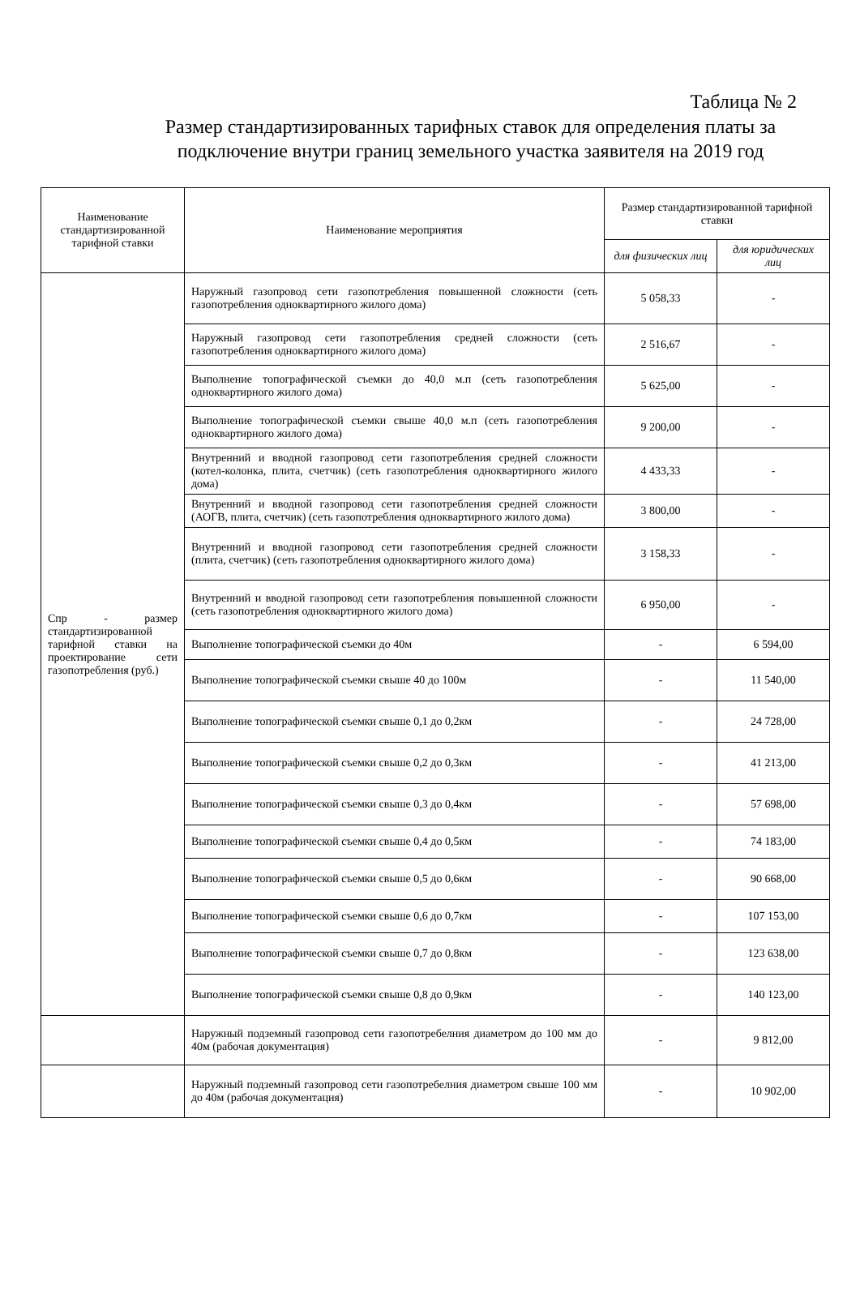Таблица № 2
Размер стандартизированных тарифных ставок для определения платы за подключение внутри границ земельного участка заявителя на 2019 год
| Наименование стандартизированной тарифной ставки | Наименование мероприятия | Размер стандартизированной тарифной ставки | |
| --- | --- | --- | --- |
| | | для физических лиц | для юридических лиц |
| Спр - размер стандартизированной тарифной ставки на проектирование сети газопотребления (руб.) | Наружный газопровод сети газопотребления повышенной сложности (сеть газопотребления одноквартирного жилого дома) | 5 058,33 | - |
| | Наружный газопровод сети газопотребления средней сложности (сеть газопотребления одноквартирного жилого дома) | 2 516,67 | - |
| | Выполнение топографической съемки до 40,0 м.п (сеть газопотребления одноквартирного жилого дома) | 5 625,00 | - |
| | Выполнение топографической съемки свыше 40,0 м.п (сеть газопотребления одноквартирного жилого дома) | 9 200,00 | - |
| | Внутренний и вводной газопровод сети газопотребления средней сложности (котел-колонка, плита, счетчик) (сеть газопотребления одноквартирного жилого дома) | 4 433,33 | - |
| | Внутренний и вводной газопровод сети газопотребления средней сложности (АОГВ, плита, счетчик) (сеть газопотребления одноквартирного жилого дома) | 3 800,00 | - |
| | Внутренний и вводной газопровод сети газопотребления средней сложности (плита, счетчик) (сеть газопотребления одноквартирного жилого дома) | 3 158,33 | - |
| | Внутренний и вводной газопровод сети газопотребления повышенной сложности (сеть газопотребления одноквартирного жилого дома) | 6 950,00 | - |
| | Выполнение топографической съемки до 40м | - | 6 594,00 |
| | Выполнение топографической съемки свыше 40 до 100м | - | 11 540,00 |
| | Выполнение топографической съемки свыше 0,1 до 0,2км | - | 24 728,00 |
| | Выполнение топографической съемки свыше 0,2 до 0,3км | - | 41 213,00 |
| | Выполнение топографической съемки свыше 0,3 до 0,4км | - | 57 698,00 |
| | Выполнение топографической съемки свыше 0,4 до 0,5км | - | 74 183,00 |
| | Выполнение топографической съемки свыше 0,5 до 0,6км | - | 90 668,00 |
| | Выполнение топографической съемки свыше 0,6 до 0,7км | - | 107 153,00 |
| | Выполнение топографической съемки свыше 0,7 до 0,8км | - | 123 638,00 |
| | Выполнение топографической съемки свыше 0,8 до 0,9км | - | 140 123,00 |
| | Наружный подземный газопровод сети газопотребелния диаметром до 100 мм до 40м (рабочая документация) | - | 9 812,00 |
| | Наружный подземный газопровод сети газопотребелния диаметром свыше 100 мм до 40м (рабочая документация) | - | 10 902,00 |